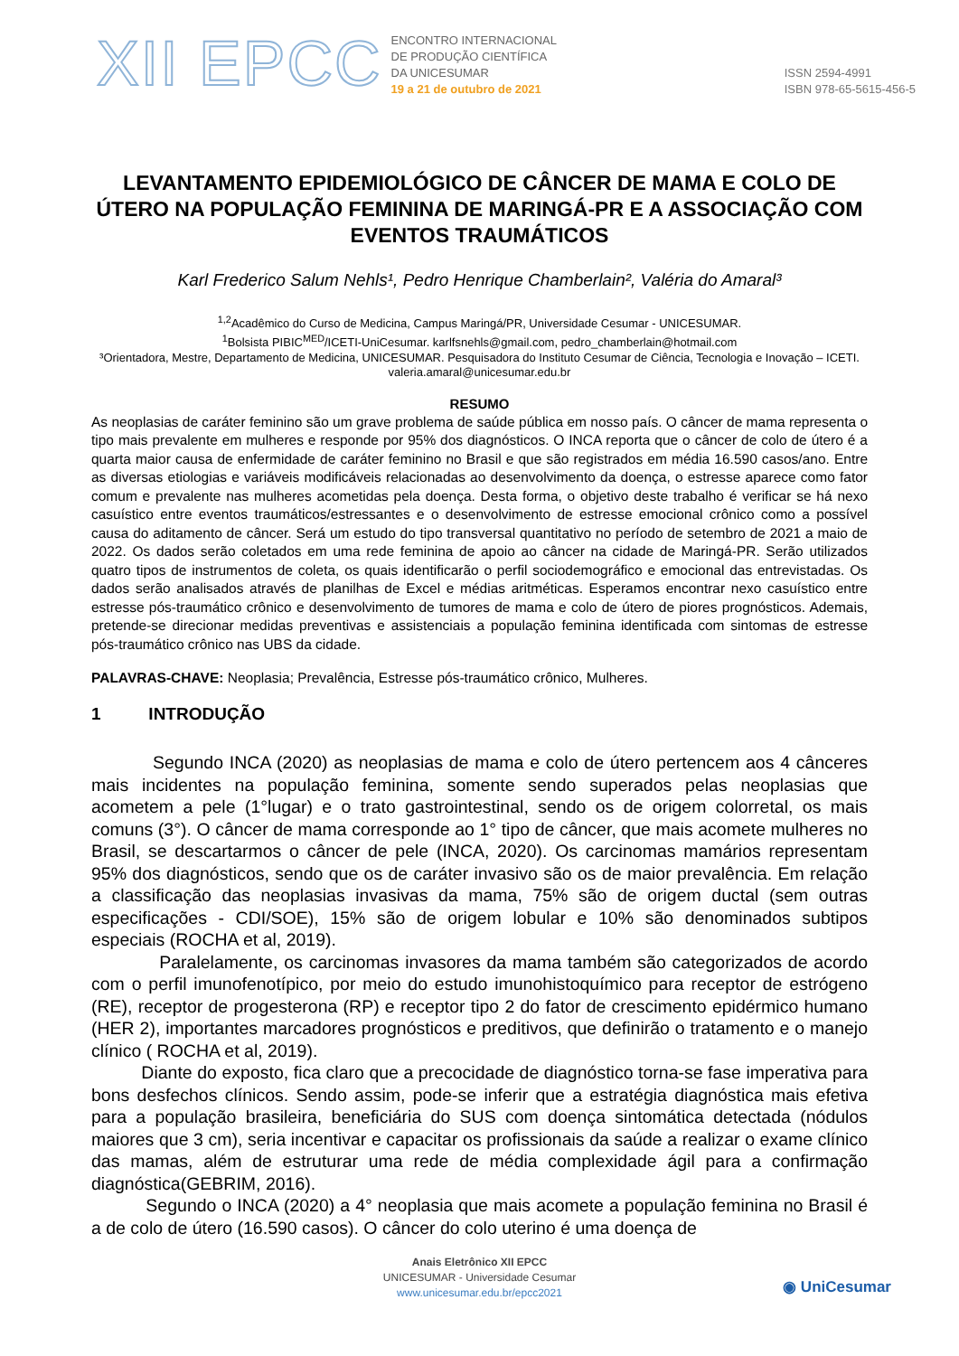XII EPCC
ENCONTRO INTERNACIONAL
DE PRODUÇÃO CIENTÍFICA
DA UNICESUMAR
19 a 21 de outubro de 2021
ISSN 2594-4991
ISBN 978-65-5615-456-5
LEVANTAMENTO EPIDEMIOLÓGICO DE CÂNCER DE MAMA E COLO DE ÚTERO NA POPULAÇÃO FEMININA DE MARINGÁ-PR E A ASSOCIAÇÃO COM EVENTOS TRAUMÁTICOS
Karl Frederico Salum Nehls¹, Pedro Henrique Chamberlain², Valéria do Amaral³
<sup>1,2</sup>Acadêmico do Curso de Medicina, Campus Maringá/PR, Universidade Cesumar - UNICESUMAR.
<sup>1</sup> Bolsista PIBIC<sup>MED</sup>/ICETI-UniCesumar. karlfsnehls@gmail.com, pedro_chamberlain@hotmail.com
³Orientadora, Mestre, Departamento de Medicina, UNICESUMAR. Pesquisadora do Instituto Cesumar de Ciência, Tecnologia e Inovação – ICETI. valeria.amaral@unicesumar.edu.br
RESUMO
As neoplasias de caráter feminino são um grave problema de saúde pública em nosso país. O câncer de mama representa o tipo mais prevalente em mulheres e responde por 95% dos diagnósticos. O INCA reporta que o câncer de colo de útero é a quarta maior causa de enfermidade de caráter feminino no Brasil e que são registrados em média 16.590 casos/ano. Entre as diversas etiologias e variáveis modificáveis relacionadas ao desenvolvimento da doença, o estresse aparece como fator comum e prevalente nas mulheres acometidas pela doença. Desta forma, o objetivo deste trabalho é verificar se há nexo casuístico entre eventos traumáticos/estressantes e o desenvolvimento de estresse emocional crônico como a possível causa do aditamento de câncer. Será um estudo do tipo transversal quantitativo no período de setembro de 2021 a maio de 2022. Os dados serão coletados em uma rede feminina de apoio ao câncer na cidade de Maringá-PR. Serão utilizados quatro tipos de instrumentos de coleta, os quais identificarão o perfil sociodemográfico e emocional das entrevistadas. Os dados serão analisados através de planilhas de Excel e médias aritméticas. Esperamos encontrar nexo casuístico entre estresse pós-traumático crônico e desenvolvimento de tumores de mama e colo de útero de piores prognósticos. Ademais, pretende-se direcionar medidas preventivas e assistenciais a população feminina identificada com sintomas de estresse pós-traumático crônico nas UBS da cidade.
PALAVRAS-CHAVE: Neoplasia; Prevalência, Estresse pós-traumático crônico, Mulheres.
1 INTRODUÇÃO
Segundo INCA (2020) as neoplasias de mama e colo de útero pertencem aos 4 cânceres mais incidentes na população feminina, somente sendo superados pelas neoplasias que acometem a pele (1°lugar) e o trato gastrointestinal, sendo os de origem colorretal, os mais comuns (3°). O câncer de mama corresponde ao 1° tipo de câncer, que mais acomete mulheres no Brasil, se descartarmos o câncer de pele (INCA, 2020). Os carcinomas mamários representam 95% dos diagnósticos, sendo que os de caráter invasivo são os de maior prevalência. Em relação a classificação das neoplasias invasivas da mama, 75% são de origem ductal (sem outras especificações - CDI/SOE), 15% são de origem lobular e 10% são denominados subtipos especiais (ROCHA et al, 2019).
Paralelamente, os carcinomas invasores da mama também são categorizados de acordo com o perfil imunofenotípico, por meio do estudo imunohistoquímico para receptor de estrógeno (RE), receptor de progesterona (RP) e receptor tipo 2 do fator de crescimento epidérmico humano (HER 2), importantes marcadores prognósticos e preditivos, que definirão o tratamento e o manejo clínico ( ROCHA et al, 2019).
Diante do exposto, fica claro que a precocidade de diagnóstico torna-se fase imperativa para bons desfechos clínicos. Sendo assim, pode-se inferir que a estratégia diagnóstica mais efetiva para a população brasileira, beneficiária do SUS com doença sintomática detectada (nódulos maiores que 3 cm), seria incentivar e capacitar os profissionais da saúde a realizar o exame clínico das mamas, além de estruturar uma rede de média complexidade ágil para a confirmação diagnóstica(GEBRIM, 2016).
Segundo o INCA (2020) a 4° neoplasia que mais acomete a população feminina no Brasil é a de colo de útero (16.590 casos). O câncer do colo uterino é uma doença de
Anais Eletrônico XII EPCC
UNICESUMAR - Universidade Cesumar
www.unicesumar.edu.br/epcc2021
◉ UniCesumar